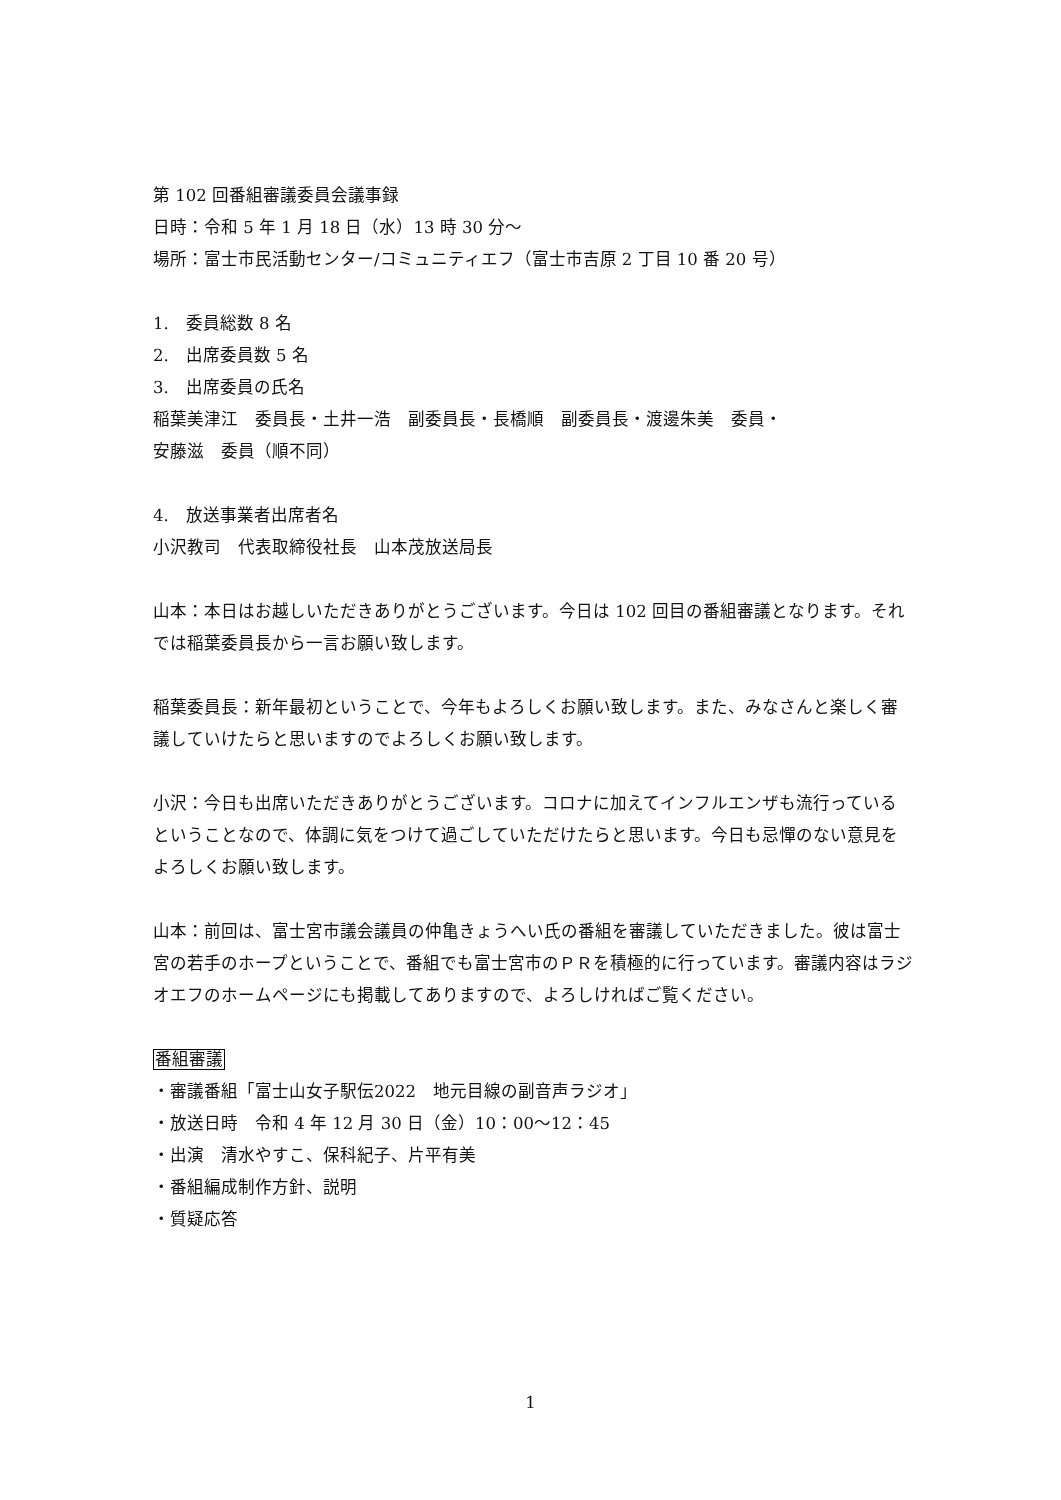第 102 回番組審議委員会議事録
日時：令和 5 年 1 月 18 日（水）13 時 30 分～
場所：富士市民活動センター/コミュニティエフ（富士市吉原 2 丁目 10 番 20 号）
1.　委員総数 8 名
2.　出席委員数 5 名
3.　出席委員の氏名
稲葉美津江　委員長・土井一浩　副委員長・長橋順　副委員長・渡邊朱美　委員・
安藤滋　委員（順不同）
4.　放送事業者出席者名
小沢教司　代表取締役社長　山本茂放送局長
山本：本日はお越しいただきありがとうございます。今日は 102 回目の番組審議となります。それでは稲葉委員長から一言お願い致します。
稲葉委員長：新年最初ということで、今年もよろしくお願い致します。また、みなさんと楽しく審議していけたらと思いますのでよろしくお願い致します。
小沢：今日も出席いただきありがとうございます。コロナに加えてインフルエンザも流行っているということなので、体調に気をつけて過ごしていただけたらと思います。今日も忌憚のない意見をよろしくお願い致します。
山本：前回は、富士宮市議会議員の仲亀きょうへい氏の番組を審議していただきました。彼は富士宮の若手のホープということで、番組でも富士宮市のＰＲを積極的に行っています。審議内容はラジオエフのホームページにも掲載してありますので、よろしければご覧ください。
番組審議
・審議番組「富士山女子駅伝2022　地元目線の副音声ラジオ」
・放送日時　令和 4 年 12 月 30 日（金）10：00～12：45
・出演　清水やすこ、保科紀子、片平有美
・番組編成制作方針、説明
・質疑応答
1